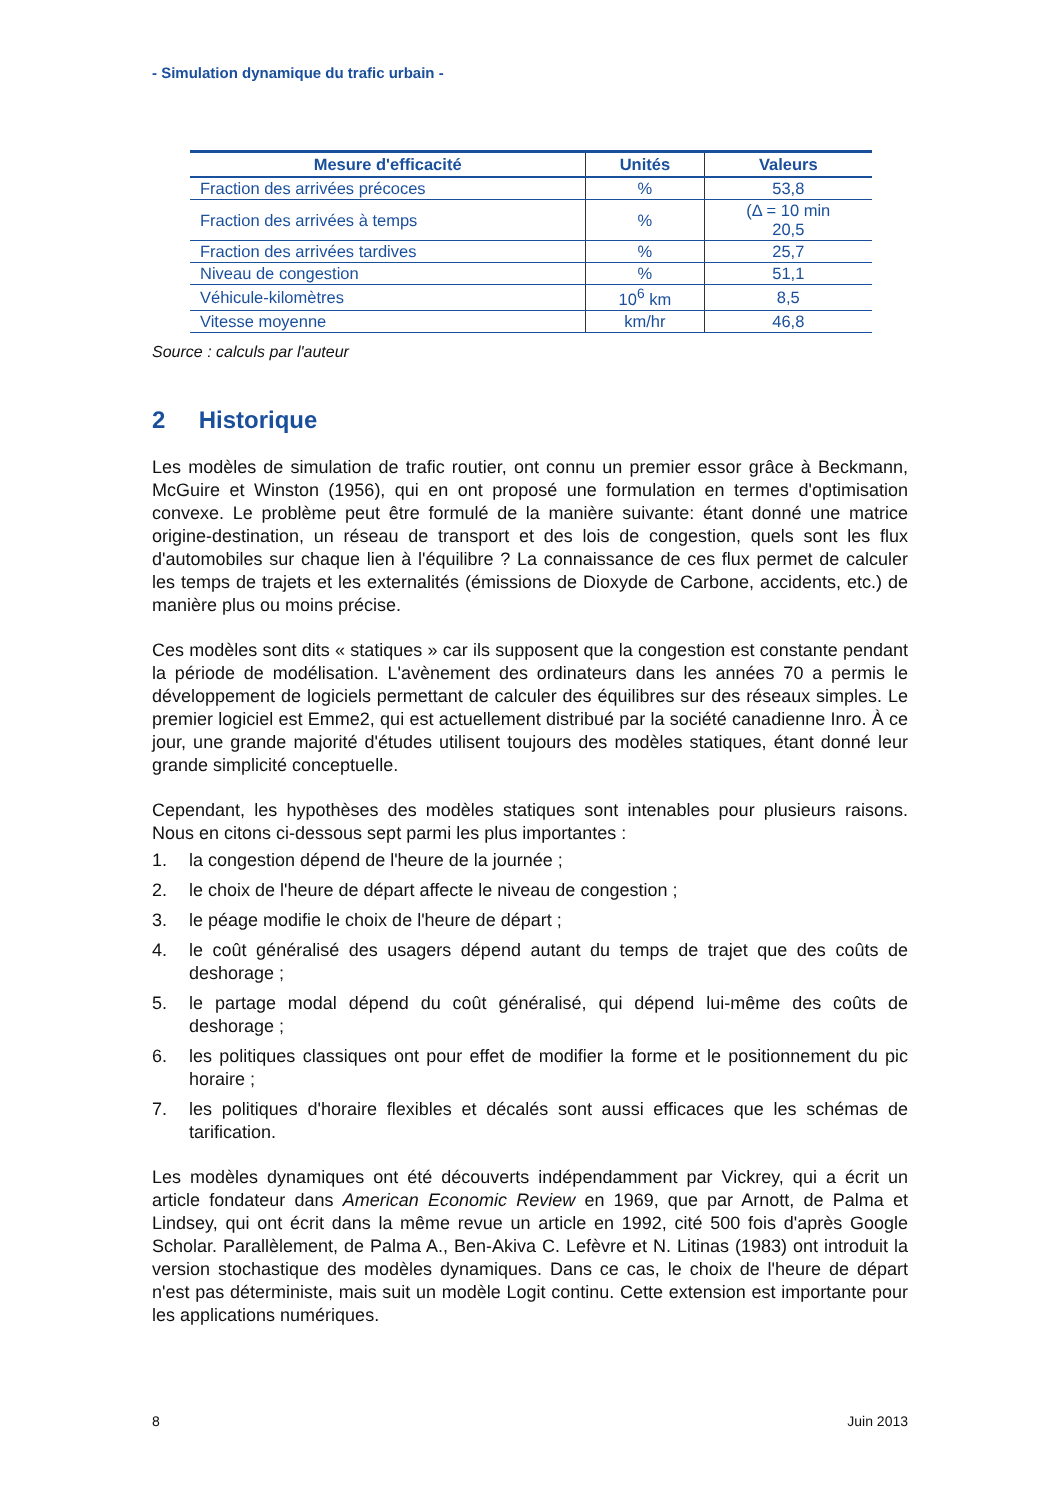- Simulation dynamique du trafic urbain -
| Mesure d'efficacité | Unités | Valeurs |
| --- | --- | --- |
| Fraction des arrivées précoces | % | 53,8 |
| Fraction des arrivées à temps | % | (Δ = 10 min 20,5 |
| Fraction des arrivées tardives | % | 25,7 |
| Niveau de congestion | % | 51,1 |
| Véhicule-kilomètres | 10<sup>6</sup> km | 8,5 |
| Vitesse moyenne | km/hr | 46,8 |
Source : calculs par l'auteur
2 Historique
Les modèles de simulation de trafic routier, ont connu un premier essor grâce à Beckmann, McGuire et Winston (1956), qui en ont proposé une formulation en termes d'optimisation convexe. Le problème peut être formulé de la manière suivante: étant donné une matrice origine-destination, un réseau de transport et des lois de congestion, quels sont les flux d'automobiles sur chaque lien à l'équilibre ? La connaissance de ces flux permet de calculer les temps de trajets et les externalités (émissions de Dioxyde de Carbone, accidents, etc.) de manière plus ou moins précise.
Ces modèles sont dits « statiques » car ils supposent que la congestion est constante pendant la période de modélisation. L'avènement des ordinateurs dans les années 70 a permis le développement de logiciels permettant de calculer des équilibres sur des réseaux simples. Le premier logiciel est Emme2, qui est actuellement distribué par la société canadienne Inro. À ce jour, une grande majorité d'études utilisent toujours des modèles statiques, étant donné leur grande simplicité conceptuelle.
Cependant, les hypothèses des modèles statiques sont intenables pour plusieurs raisons. Nous en citons ci-dessous sept parmi les plus importantes :
1. la congestion dépend de l'heure de la journée ;
2. le choix de l'heure de départ affecte le niveau de congestion ;
3. le péage modifie le choix de l'heure de départ ;
4. le coût généralisé des usagers dépend autant du temps de trajet que des coûts de deshorage ;
5. le partage modal dépend du coût généralisé, qui dépend lui-même des coûts de deshorage ;
6. les politiques classiques ont pour effet de modifier la forme et le positionnement du pic horaire ;
7. les politiques d'horaire flexibles et décalés sont aussi efficaces que les schémas de tarification.
Les modèles dynamiques ont été découverts indépendamment par Vickrey, qui a écrit un article fondateur dans American Economic Review en 1969, que par Arnott, de Palma et Lindsey, qui ont écrit dans la même revue un article en 1992, cité 500 fois d'après Google Scholar. Parallèlement, de Palma A., Ben-Akiva C. Lefèvre et N. Litinas (1983) ont introduit la version stochastique des modèles dynamiques. Dans ce cas, le choix de l'heure de départ n'est pas déterministe, mais suit un modèle Logit continu. Cette extension est importante pour les applications numériques.
8 Juin 2013